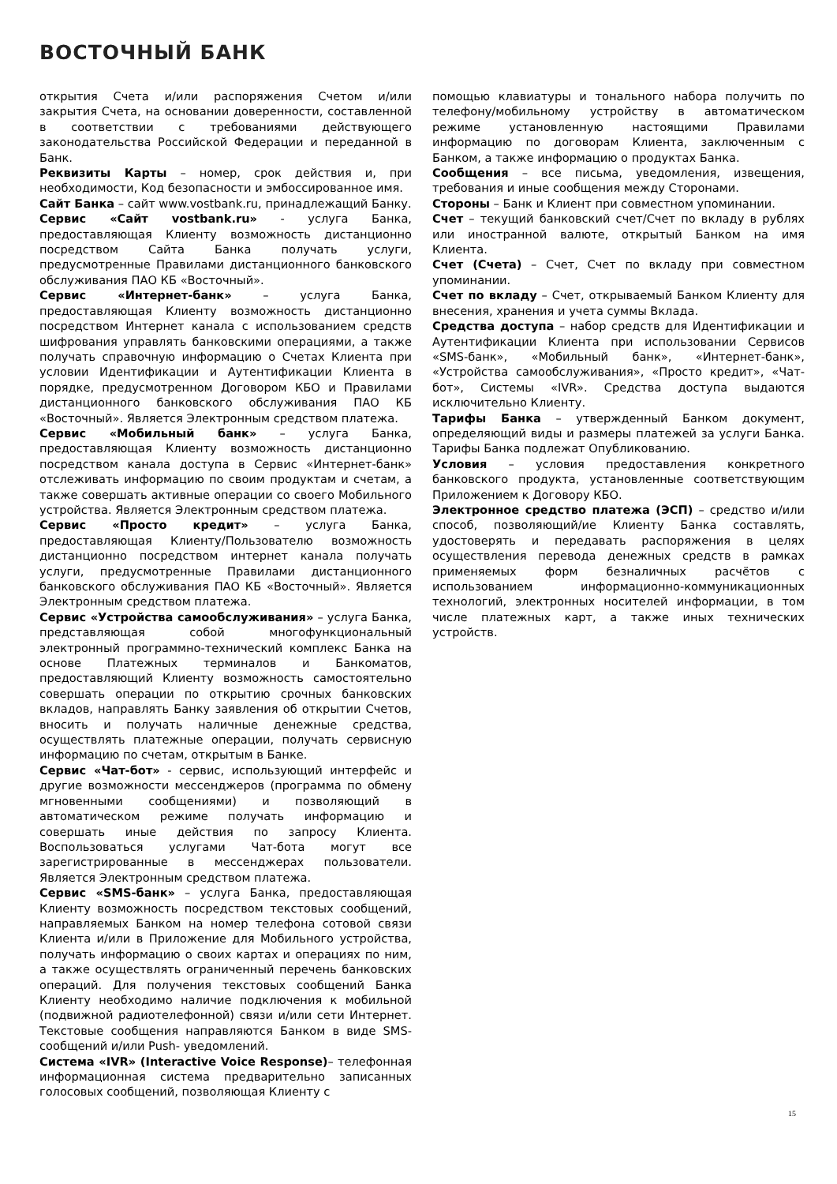ВОСТОЧНЫЙ БАНК
открытия Счета и/или распоряжения Счетом и/или закрытия Счета, на основании доверенности, составленной в соответствии с требованиями действующего законодательства Российской Федерации и переданной в Банк.
Реквизиты Карты – номер, срок действия и, при необходимости, Код безопасности и эмбоссированное имя.
Сайт Банка – сайт www.vostbank.ru, принадлежащий Банку.
Сервис «Сайт vostbank.ru» - услуга Банка, предоставляющая Клиенту возможность дистанционно посредством Сайта Банка получать услуги, предусмотренные Правилами дистанционного банковского обслуживания ПАО КБ «Восточный».
Сервис «Интернет-банк» – услуга Банка, предоставляющая Клиенту возможность дистанционно посредством Интернет канала с использованием средств шифрования управлять банковскими операциями, а также получать справочную информацию о Счетах Клиента при условии Идентификации и Аутентификации Клиента в порядке, предусмотренном Договором КБО и Правилами дистанционного банковского обслуживания ПАО КБ «Восточный». Является Электронным средством платежа.
Сервис «Мобильный банк» – услуга Банка, предоставляющая Клиенту возможность дистанционно посредством канала доступа в Сервис «Интернет-банк» отслеживать информацию по своим продуктам и счетам, а также совершать активные операции со своего Мобильного устройства. Является Электронным средством платежа.
Сервис «Просто кредит» – услуга Банка, предоставляющая Клиенту/Пользователю возможность дистанционно посредством интернет канала получать услуги, предусмотренные Правилами дистанционного банковского обслуживания ПАО КБ «Восточный». Является Электронным средством платежа.
Сервис «Устройства самообслуживания» – услуга Банка, представляющая собой многофункциональный электронный программно-технический комплекс Банка на основе Платежных терминалов и Банкоматов, предоставляющий Клиенту возможность самостоятельно совершать операции по открытию срочных банковских вкладов, направлять Банку заявления об открытии Счетов, вносить и получать наличные денежные средства, осуществлять платежные операции, получать сервисную информацию по счетам, открытым в Банке.
Сервис «Чат-бот» - сервис, использующий интерфейс и другие возможности мессенджеров (программа по обмену мгновенными сообщениями) и позволяющий в автоматическом режиме получать информацию и совершать иные действия по запросу Клиента. Воспользоваться услугами Чат-бота могут все зарегистрированные в мессенджерах пользователи. Является Электронным средством платежа.
Сервис «SMS-банк» – услуга Банка, предоставляющая Клиенту возможность посредством текстовых сообщений, направляемых Банком на номер телефона сотовой связи Клиента и/или в Приложение для Мобильного устройства, получать информацию о своих картах и операциях по ним, а также осуществлять ограниченный перечень банковских операций. Для получения текстовых сообщений Банка Клиенту необходимо наличие подключения к мобильной (подвижной радиотелефонной) связи и/или сети Интернет. Текстовые сообщения направляются Банком в виде SMS-сообщений и/или Push- уведомлений.
Система «IVR» (Interactive Voice Response)– телефонная информационная система предварительно записанных голосовых сообщений, позволяющая Клиенту с
помощью клавиатуры и тонального набора получить по телефону/мобильному устройству в автоматическом режиме установленную настоящими Правилами информацию по договорам Клиента, заключенным с Банком, а также информацию о продуктах Банка.
Сообщения – все письма, уведомления, извещения, требования и иные сообщения между Сторонами.
Стороны – Банк и Клиент при совместном упоминании.
Счет – текущий банковский счет/Счет по вкладу в рублях или иностранной валюте, открытый Банком на имя Клиента.
Счет (Счета) – Счет, Счет по вкладу при совместном упоминании.
Счет по вкладу – Счет, открываемый Банком Клиенту для внесения, хранения и учета суммы Вклада.
Средства доступа – набор средств для Идентификации и Аутентификации Клиента при использовании Сервисов «SMS-банк», «Мобильный банк», «Интернет-банк», «Устройства самообслуживания», «Просто кредит», «Чат-бот», Системы «IVR». Средства доступа выдаются исключительно Клиенту.
Тарифы Банка – утвержденный Банком документ, определяющий виды и размеры платежей за услуги Банка. Тарифы Банка подлежат Опубликованию.
Условия – условия предоставления конкретного банковского продукта, установленные соответствующим Приложением к Договору КБО.
Электронное средство платежа (ЭСП) – средство и/или способ, позволяющий/ие Клиенту Банка составлять, удостоверять и передавать распоряжения в целях осуществления перевода денежных средств в рамках применяемых форм безналичных расчётов с использованием информационно-коммуникационных технологий, электронных носителей информации, в том числе платежных карт, а также иных технических устройств.
15